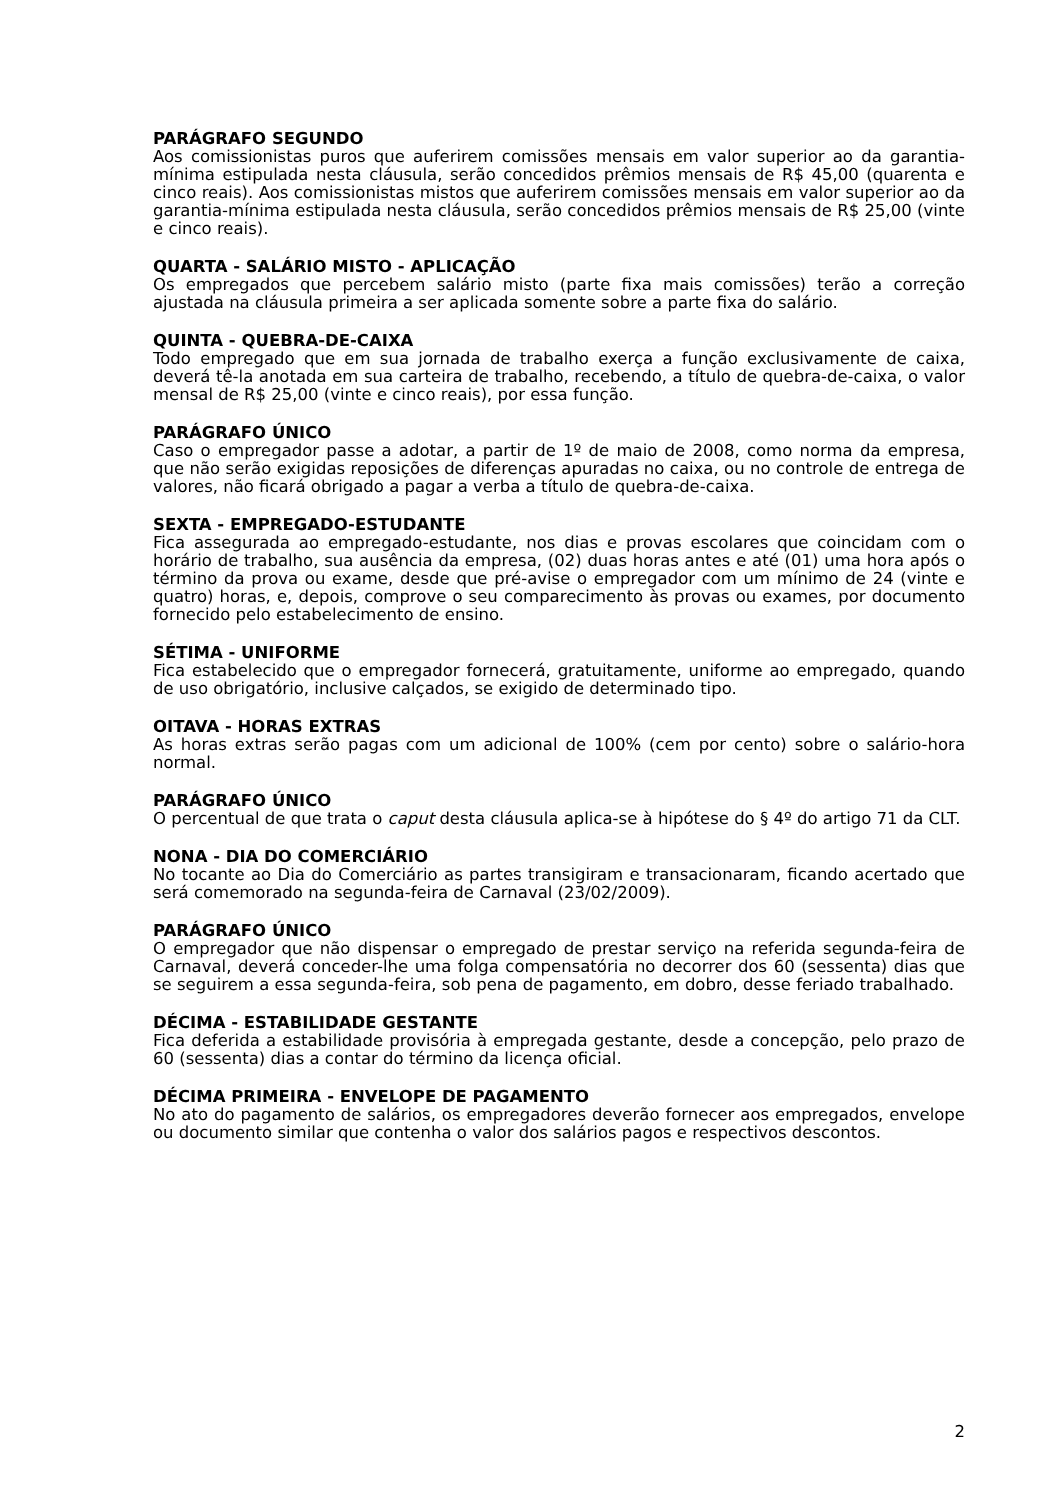PARÁGRAFO SEGUNDO
Aos comissionistas puros que auferirem comissões mensais em valor superior ao da garantia-mínima estipulada nesta cláusula, serão concedidos prêmios mensais de R$ 45,00 (quarenta e cinco reais). Aos comissionistas mistos que auferirem comissões mensais em valor superior ao da garantia-mínima estipulada nesta cláusula, serão concedidos prêmios mensais de R$ 25,00 (vinte e cinco reais).
QUARTA - SALÁRIO MISTO - APLICAÇÃO
Os empregados que percebem salário misto (parte fixa mais comissões) terão a correção ajustada na cláusula primeira a ser aplicada somente sobre a parte fixa do salário.
QUINTA - QUEBRA-DE-CAIXA
Todo empregado que em sua jornada de trabalho exerça a função exclusivamente de caixa, deverá tê-la anotada em sua carteira de trabalho, recebendo, a título de quebra-de-caixa, o valor mensal de R$ 25,00 (vinte e cinco reais), por essa função.
PARÁGRAFO ÚNICO
Caso o empregador passe a adotar, a partir de 1º de maio de 2008, como norma da empresa, que não serão exigidas reposições de diferenças apuradas no caixa, ou no controle de entrega de valores, não ficará obrigado a pagar a verba a título de quebra-de-caixa.
SEXTA - EMPREGADO-ESTUDANTE
Fica assegurada ao empregado-estudante, nos dias e provas escolares que coincidam com o horário de trabalho, sua ausência da empresa, (02) duas horas antes e até (01) uma hora após o término da prova ou exame, desde que pré-avise o empregador com um mínimo de 24 (vinte e quatro) horas, e, depois, comprove o seu comparecimento às provas ou exames, por documento fornecido pelo estabelecimento de ensino.
SÉTIMA - UNIFORME
Fica estabelecido que o empregador fornecerá, gratuitamente, uniforme ao empregado, quando de uso obrigatório, inclusive calçados, se exigido de determinado tipo.
OITAVA - HORAS EXTRAS
As horas extras serão pagas com um adicional de 100% (cem por cento) sobre o salário-hora normal.
PARÁGRAFO ÚNICO
O percentual de que trata o caput desta cláusula aplica-se à hipótese do § 4º do artigo 71 da CLT.
NONA - DIA DO COMERCIÁRIO
No tocante ao Dia do Comerciário as partes transigiram e transacionaram, ficando acertado que será comemorado na segunda-feira de Carnaval (23/02/2009).
PARÁGRAFO ÚNICO
O empregador que não dispensar o empregado de prestar serviço na referida segunda-feira de Carnaval, deverá conceder-lhe uma folga compensatória no decorrer dos 60 (sessenta) dias que se seguirem a essa segunda-feira, sob pena de pagamento, em dobro, desse feriado trabalhado.
DÉCIMA - ESTABILIDADE GESTANTE
Fica deferida a estabilidade provisória à empregada gestante, desde a concepção, pelo prazo de 60 (sessenta) dias a contar do término da licença oficial.
DÉCIMA PRIMEIRA - ENVELOPE DE PAGAMENTO
No ato do pagamento de salários, os empregadores deverão fornecer aos empregados, envelope ou documento similar que contenha o valor dos salários pagos e respectivos descontos.
2